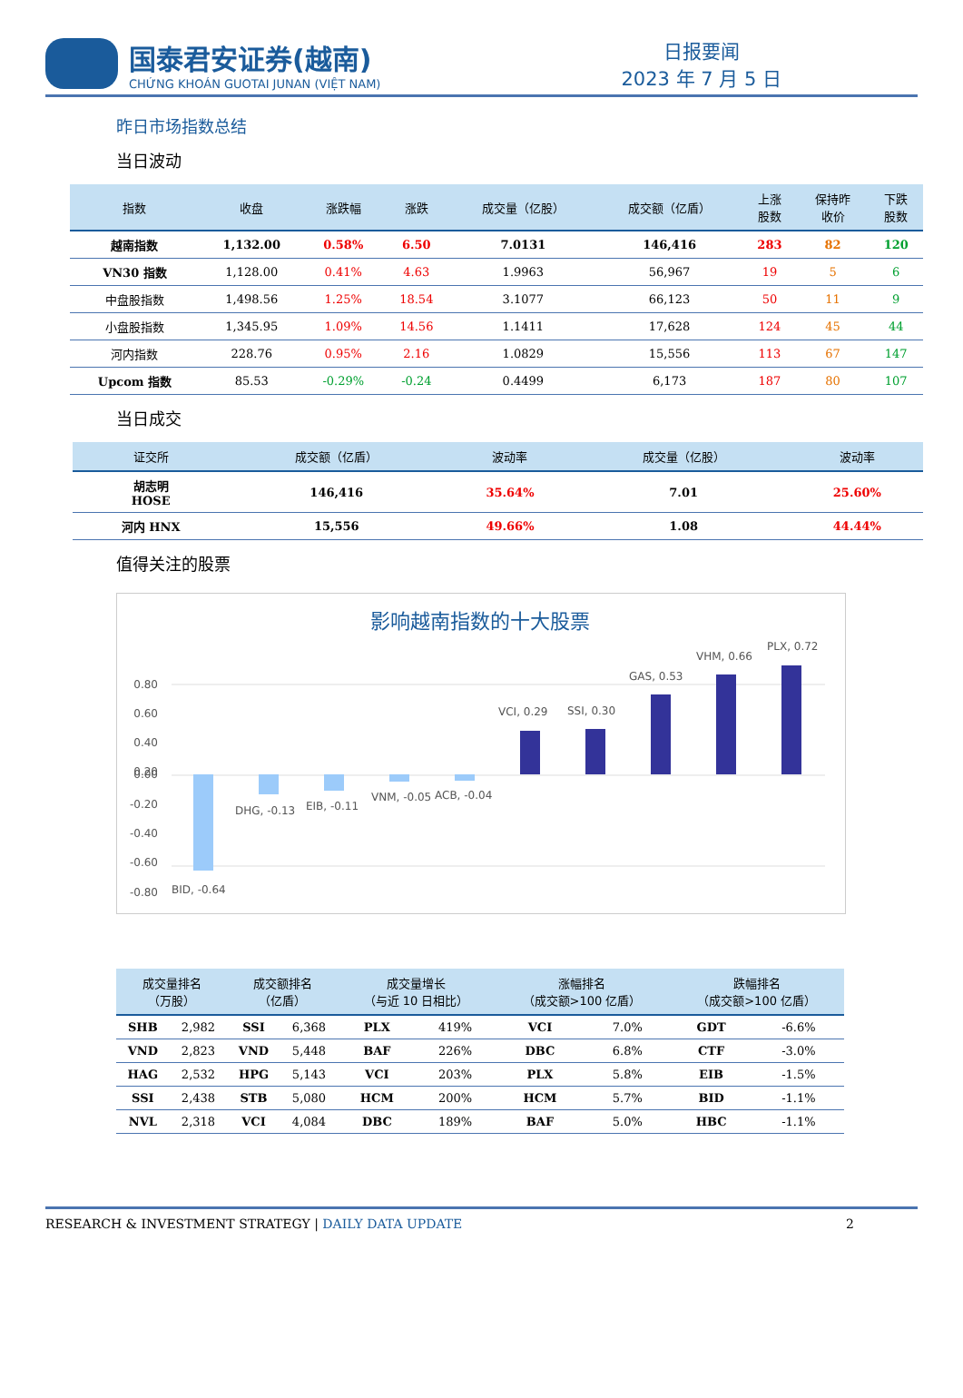国泰君安证券(越南)
CHỨNG KHOÁN GUOTAI JUNAN (VIỆT NAM)
日报要闻
2023 年 7 月 5 日
昨日市场指数总结
当日波动
| 指数 | 收盘 | 涨跌幅 | 涨跌 | 成交量（亿股） | 成交额（亿盾） | 上涨 股数 | 保持昨 收价 | 下跌 股数 |
| --- | --- | --- | --- | --- | --- | --- | --- | --- |
| 越南指数 | 1,132.00 | 0.58% | 6.50 | 7.0131 | 146,416 | 283 | 82 | 120 |
| VN30 指数 | 1,128.00 | 0.41% | 4.63 | 1.9963 | 56,967 | 19 | 5 | 6 |
| 中盘股指数 | 1,498.56 | 1.25% | 18.54 | 3.1077 | 66,123 | 50 | 11 | 9 |
| 小盘股指数 | 1,345.95 | 1.09% | 14.56 | 1.1411 | 17,628 | 124 | 45 | 44 |
| 河内指数 | 228.76 | 0.95% | 2.16 | 1.0829 | 15,556 | 113 | 67 | 147 |
| Upcom 指数 | 85.53 | -0.29% | -0.24 | 0.4499 | 6,173 | 187 | 80 | 107 |
当日成交
| 证交所 | 成交额（亿盾） | 波动率 | 成交量（亿股） | 波动率 |
| --- | --- | --- | --- | --- |
| 胡志明 HOSE | 146,416 | 35.64% | 7.01 | 25.60% |
| 河内 HNX | 15,556 | 49.66% | 1.08 | 44.44% |
值得关注的股票
影响越南指数的十大股票
0.80
0.60
0.40
0.20
0.00
-0.20
-0.40
-0.60
-0.80
BID, -0.64
DHG, -0.13
EIB, -0.11
VNM, -0.05
ACB, -0.04
VCI, 0.29
SSI, 0.30
GAS, 0.53
VHM, 0.66
PLX, 0.72
| 成交量排名 （万股） | | 成交额排名 （亿盾） | | 成交量增长 （与近 10 日相比） | | 涨幅排名 （成交额>100 亿盾） | | 跌幅排名 （成交额>100 亿盾） | |
| --- | --- | --- | --- | --- | --- | --- | --- | --- | --- |
| SHB | 2,982 | SSI | 6,368 | PLX | 419% | VCI | 7.0% | GDT | -6.6% |
| VND | 2,823 | VND | 5,448 | BAF | 226% | DBC | 6.8% | CTF | -3.0% |
| HAG | 2,532 | HPG | 5,143 | VCI | 203% | PLX | 5.8% | EIB | -1.5% |
| SSI | 2,438 | STB | 5,080 | HCM | 200% | HCM | 5.7% | BID | -1.1% |
| NVL | 2,318 | VCI | 4,084 | DBC | 189% | BAF | 5.0% | HBC | -1.1% |
RESEARCH & INVESTMENT STRATEGY | DAILY DATA UPDATE
2